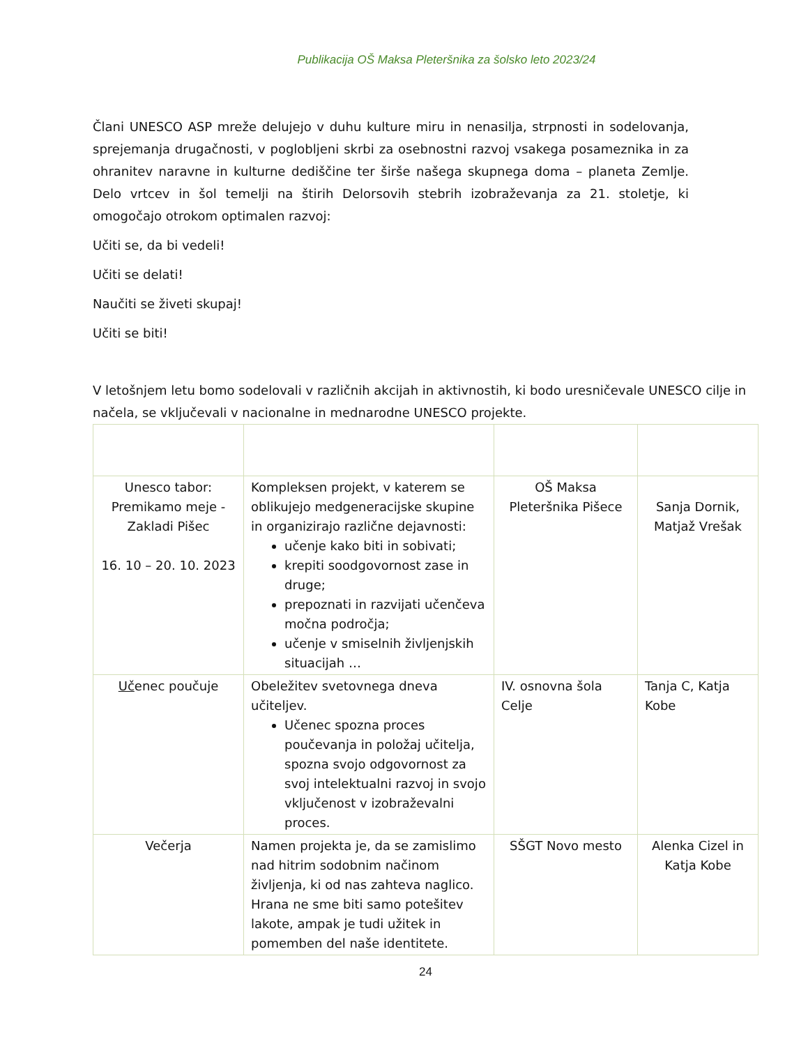Publikacija OŠ Maksa Pleteršnika za šolsko leto 2023/24
Člani UNESCO ASP mreže delujejo v duhu kulture miru in nenasilja, strpnosti in sodelovanja, sprejemanja drugačnosti, v poglobljeni skrbi za osebnostni razvoj vsakega posameznika in za ohranitev naravne in kulturne dediščine ter širše našega skupnega doma – planeta Zemlje. Delo vrtcev in šol temelji na štirih Delorsovih stebrih izobraževanja za 21. stoletje, ki omogočajo otrokom optimalen razvoj:
Učiti se, da bi vedeli!
Učiti se delati!
Naučiti se živeti skupaj!
Učiti se biti!
V letošnjem letu bomo sodelovali v različnih akcijah in aktivnostih, ki bodo uresničevale UNESCO cilje in načela, se vključevali v nacionalne in mednarodne UNESCO projekte.
| Unesco tabor: Premikamo meje - Zakladi Pišec 16. 10 – 20. 10. 2023 | Kompleksen projekt, v katerem se oblikujejo medgeneracijske skupine in organizirajo različne dejavnosti: učenje kako biti in sobivati; krepiti soodgovornost zase in druge; prepoznati in razvijati učenčeva močna področja; učenje v smiselnih življenjskih situacijah … | OŠ Maksa Pleteršnika Pišece | Sanja Dornik, Matjaž Vrešak |
| Uč enec poučuje | Obeležitev svetovnega dneva učiteljev. Učenec spozna proces poučevanja in položaj učitelja, spozna svojo odgovornost za svoj intelektualni razvoj in svojo vključenost v izobraževalni proces. | IV. osnovna šola Celje | Tanja C, Katja Kobe |
| Večerja | Namen projekta je, da se zamislimo nad hitrim sodobnim načinom življenja, ki od nas zahteva naglico. Hrana ne sme biti samo potešitev lakote, ampak je tudi užitek in pomemben del naše identitete. | SŠGT Novo mesto | Alenka Cizel in Katja Kobe |
24